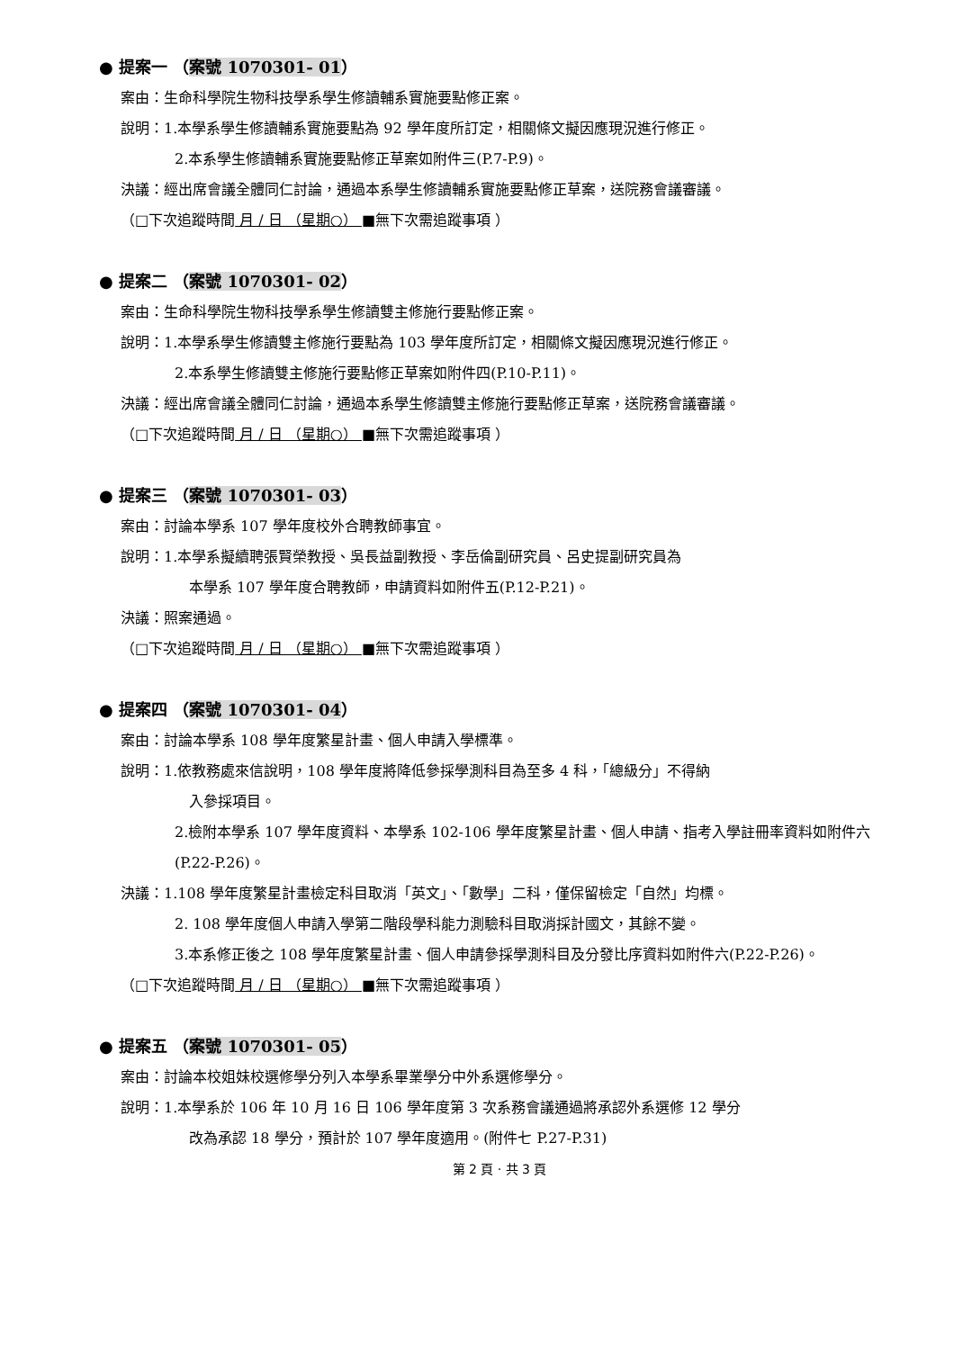● 提案一 （案號 1070301- 01）
案由：生命科學院生物科技學系學生修讀輔系實施要點修正案。
說明：1.本學系學生修讀輔系實施要點為 92 學年度所訂定，相關條文擬因應現況進行修正。
2.本系學生修讀輔系實施要點修正草案如附件三(P.7-P.9)。
決議：經出席會議全體同仁討論，通過本系學生修讀輔系實施要點修正草案，送院務會議審議。
（□下次追蹤時間 月 / 日 （星期○） ■無下次需追蹤事項 ）
● 提案二 （案號 1070301- 02）
案由：生命科學院生物科技學系學生修讀雙主修施行要點修正案。
說明：1.本學系學生修讀雙主修施行要點為 103 學年度所訂定，相關條文擬因應現況進行修正。
2.本系學生修讀雙主修施行要點修正草案如附件四(P.10-P.11)。
決議：經出席會議全體同仁討論，通過本系學生修讀雙主修施行要點修正草案，送院務會議審議。
（□下次追蹤時間 月 / 日 （星期○） ■無下次需追蹤事項 ）
● 提案三 （案號 1070301- 03）
案由：討論本學系 107 學年度校外合聘教師事宜。
說明：1.本學系擬續聘張賢榮教授、吳長益副教授、李岳倫副研究員、呂史提副研究員為
本學系 107 學年度合聘教師，申請資料如附件五(P.12-P.21)。
決議：照案通過。
（□下次追蹤時間 月 / 日 （星期○） ■無下次需追蹤事項 ）
● 提案四 （案號 1070301- 04）
案由：討論本學系 108 學年度繁星計畫、個人申請入學標準。
說明：1.依教務處來信說明，108 學年度將降低參採學測科目為至多 4 科，「總級分」不得納
入參採項目。
2.檢附本學系 107 學年度資料、本學系 102-106 學年度繁星計畫、個人申請、指考入學註冊率資料如附件六(P.22-P.26)。
決議：1.108 學年度繁星計畫檢定科目取消「英文」、「數學」二科，僅保留檢定「自然」均標。
2. 108 學年度個人申請入學第二階段學科能力測驗科目取消採計國文，其餘不變。
3.本系修正後之 108 學年度繁星計畫、個人申請參採學測科目及分發比序資料如附件六(P.22-P.26)。
（□下次追蹤時間 月 / 日 （星期○） ■無下次需追蹤事項 ）
● 提案五 （案號 1070301- 05）
案由：討論本校姐妹校選修學分列入本學系畢業學分中外系選修學分。
說明：1.本學系於 106 年 10 月 16 日 106 學年度第 3 次系務會議通過將承認外系選修 12 學分
改為承認 18 學分，預計於 107 學年度適用。(附件七 P.27-P.31)
第 2 頁 · 共 3 頁